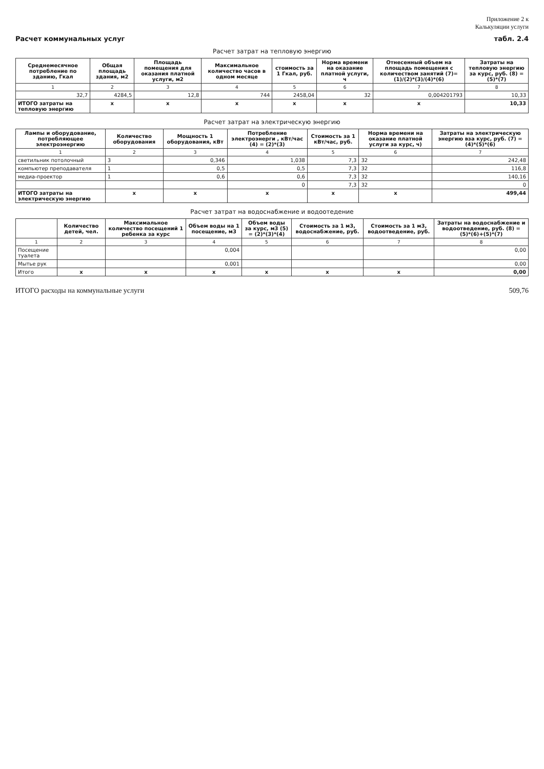Приложение 2 к
Калькуляции услуги
Расчет коммунальных услуг табл. 2.4
| Расчет затрат на тепловую энергию | | | | | | | |
| Среднемесячное потребление по зданию, Гкал | Общая площадь здания, м2 | Площадь помещения для оказания платной услуги, м2 | Максимальное количество часов в одном месяце | стоимость за 1 Гкал, руб. | Норма времени на оказание платной услуги, ч | Отнесенный объем на площадь помещения с количеством занятий (7)=(1)/(2)*(3)/(4)*(6) | Затраты на тепловую энергию за курс, руб. (8) = (5)*(7) |
| 1 | 2 | 3 | 4 | 5 | 6 | 7 | 8 |
| 32,7 | 4284,5 | 12,8 | 744 | 2458,04 | 32 | 0,004201793 | 10,33 |
| ИТОГО затраты на тепловую энергию | x | x | x | x | x | x | 10,33 |
| Расчет затрат на электрическую энергию | | | | | | |
| Лампы и оборудование, потребляющее электроэнергию | Количество оборудования | Мощность 1 оборудования, кВт | Потребление электроэнерги , кВт/час (4) = (2)*(3) | Стоимость за 1 кВт/час, руб. | Норма времени на оказание платной услуги за курс, ч) | Затраты на электрическую энергию вза курс, руб. (7) = (4)*(5)*(6) |
| 1 | 2 | 3 | 4 | 5 | 6 | 7 |
| светильник потолочный | 3 | 0,346 | 1,038 | 7,3 | 32 | 242,48 |
| компьютер преподавателя | 1 | 0,5 | 0,5 | 7,3 | 32 | 116,8 |
| медиа-проектор | 1 | 0,6 | 0,6 | 7,3 | 32 | 140,16 |
| | | | 0 | 7,3 | 32 | 0 |
| ИТОГО затраты на электрическую энергию | x | x | x | x | x | 499,44 |
| Расчет затрат на водоснабжение и водоотедение | | | | | | | |
| | Количество детей, чел. | Максимальное количество посещений 1 ребенка за курс | Объем воды на 1 посещение, м3 | Объем воды за курс, м3 (5) = (2)*(3)*(4) | Стоимость за 1 м3, водоснабжение, руб. | Стоимость за 1 м3, водоотведение, руб. | Затраты на водоснабжение и водоотведение, руб. (8) = (5)*(6)+(5)*(7) |
| 1 | 2 | 3 | 4 | 5 | 6 | 7 | 8 |
| Посещение туалета | | | 0,004 | | | | 0,00 |
| Мытье рук | | | 0,001 | | | | 0,00 |
| Итого | x | x | x | x | x | x | 0,00 |
ИТОГО расходы на коммунальные услуги 509,76